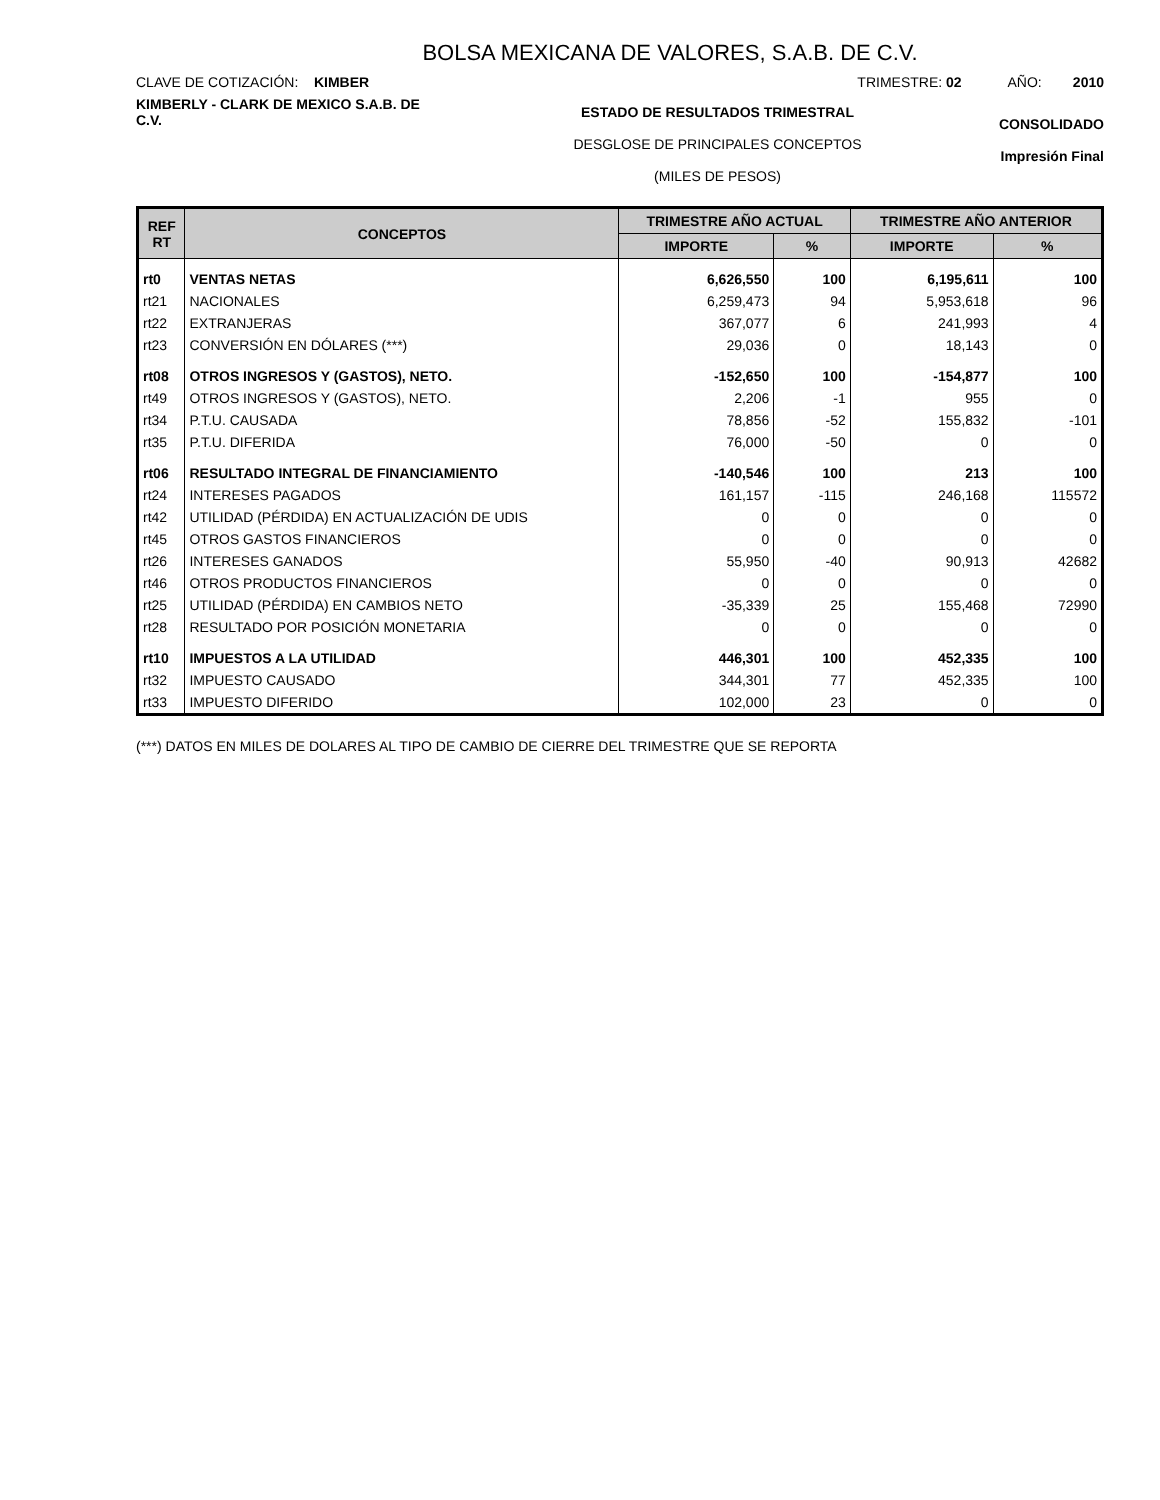BOLSA MEXICANA DE VALORES, S.A.B. DE C.V.
CLAVE DE COTIZACIÓN: KIMBER TRIMESTRE: 02 AÑO: 2010
KIMBERLY - CLARK DE MEXICO S.A.B. DE C.V.
ESTADO DE RESULTADOS TRIMESTRAL
DESGLOSE DE PRINCIPALES CONCEPTOS
(MILES DE PESOS)
CONSOLIDADO
Impresión Final
| REF RT | CONCEPTOS | TRIMESTRE AÑO ACTUAL | | TRIMESTRE AÑO ANTERIOR | |
| --- | --- | --- | --- | --- | --- |
| | | IMPORTE | % | IMPORTE | % |
| rt0 | VENTAS NETAS | 6,626,550 | 100 | 6,195,611 | 100 |
| rt21 | NACIONALES | 6,259,473 | 94 | 5,953,618 | 96 |
| rt22 | EXTRANJERAS | 367,077 | 6 | 241,993 | 4 |
| rt23 | CONVERSIÓN EN DÓLARES (***) | 29,036 | 0 | 18,143 | 0 |
| rt08 | OTROS INGRESOS Y (GASTOS), NETO. | -152,650 | 100 | -154,877 | 100 |
| rt49 | OTROS INGRESOS Y (GASTOS), NETO. | 2,206 | -1 | 955 | 0 |
| rt34 | P.T.U. CAUSADA | 78,856 | -52 | 155,832 | -101 |
| rt35 | P.T.U. DIFERIDA | 76,000 | -50 | 0 | 0 |
| rt06 | RESULTADO INTEGRAL DE FINANCIAMIENTO | -140,546 | 100 | 213 | 100 |
| rt24 | INTERESES PAGADOS | 161,157 | -115 | 246,168 | 115572 |
| rt42 | UTILIDAD (PÉRDIDA) EN ACTUALIZACIÓN DE UDIS | 0 | 0 | 0 | 0 |
| rt45 | OTROS GASTOS FINANCIEROS | 0 | 0 | 0 | 0 |
| rt26 | INTERESES GANADOS | 55,950 | -40 | 90,913 | 42682 |
| rt46 | OTROS PRODUCTOS FINANCIEROS | 0 | 0 | 0 | 0 |
| rt25 | UTILIDAD (PÉRDIDA) EN CAMBIOS NETO | -35,339 | 25 | 155,468 | 72990 |
| rt28 | RESULTADO POR POSICIÓN MONETARIA | 0 | 0 | 0 | 0 |
| rt10 | IMPUESTOS A LA UTILIDAD | 446,301 | 100 | 452,335 | 100 |
| rt32 | IMPUESTO CAUSADO | 344,301 | 77 | 452,335 | 100 |
| rt33 | IMPUESTO DIFERIDO | 102,000 | 23 | 0 | 0 |
(***) DATOS EN MILES DE DOLARES AL TIPO DE CAMBIO DE CIERRE DEL TRIMESTRE QUE SE REPORTA